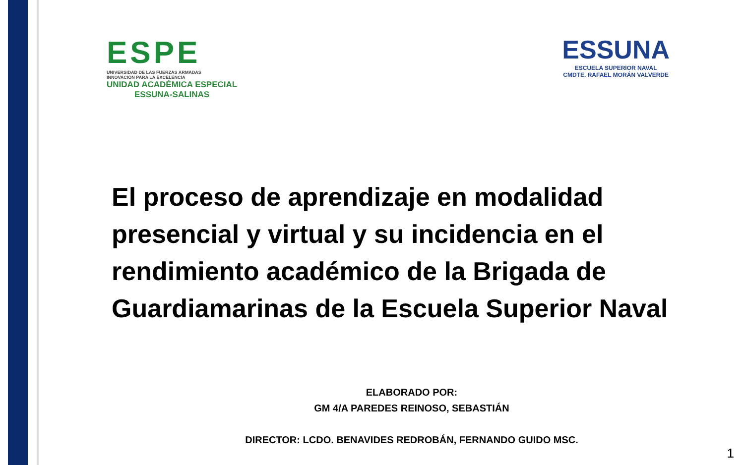ESPE
UNIVERSIDAD DE LAS FUERZAS ARMADAS
INNOVACIÓN PARA LA EXCELENCIA
UNIDAD ACADÉMICA ESPECIAL
ESSUNA-SALINAS
ESSUNA
ESCUELA SUPERIOR NAVAL
CMDTE. RAFAEL MORÁN VALVERDE
El proceso de aprendizaje en modalidad presencial y virtual y su incidencia en el rendimiento académico de la Brigada de Guardiamarinas de la Escuela Superior Naval
ELABORADO POR:
GM 4/A PAREDES REINOSO, SEBASTIÁN
DIRECTOR: LCDO. BENAVIDES REDROBÁN, FERNANDO GUIDO MSC.
1